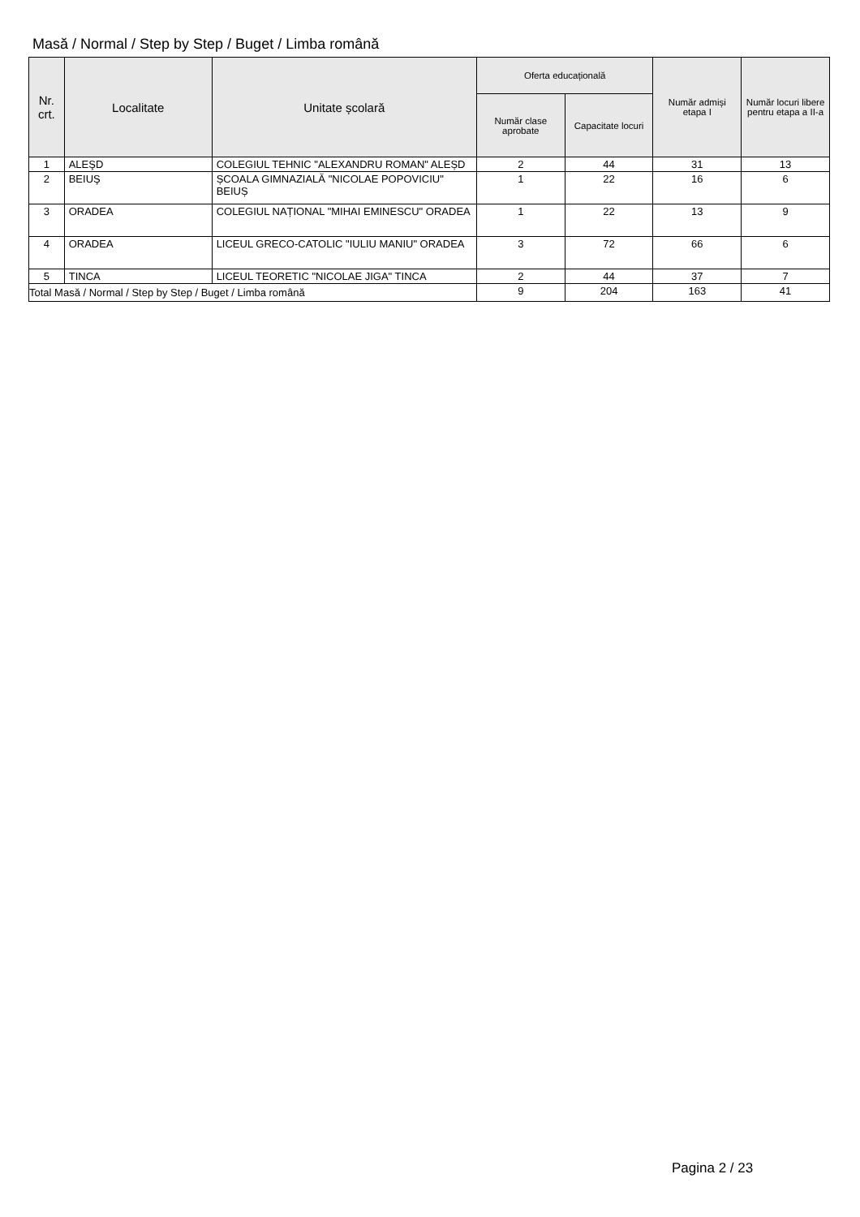Masă / Normal / Step by Step / Buget / Limba română
| Nr. crt. | Localitate | Unitate școlară | Oferta educațională | | Număr admiși etapa I | Număr locuri libere pentru etapa a II-a |
| --- | --- | --- | --- | --- | --- | --- |
| | | | Număr clase aprobate | Capacitate locuri | | |
| 1 | ALEŞD | COLEGIUL TEHNIC "ALEXANDRU ROMAN" ALEȘD | 2 | 44 | 31 | 13 |
| 2 | BEIUŞ | ȘCOALA GIMNAZIALĂ "NICOLAE POPOVICIU" BEIUȘ | 1 | 22 | 16 | 6 |
| 3 | ORADEA | COLEGIUL NAȚIONAL "MIHAI EMINESCU" ORADEA | 1 | 22 | 13 | 9 |
| 4 | ORADEA | LICEUL GRECO-CATOLIC "IULIU MANIU" ORADEA | 3 | 72 | 66 | 6 |
| 5 | TINCA | LICEUL TEORETIC "NICOLAE JIGA" TINCA | 2 | 44 | 37 | 7 |
| Total Masă / Normal / Step by Step / Buget / Limba română | | | 9 | 204 | 163 | 41 |
Pagina 2 / 23